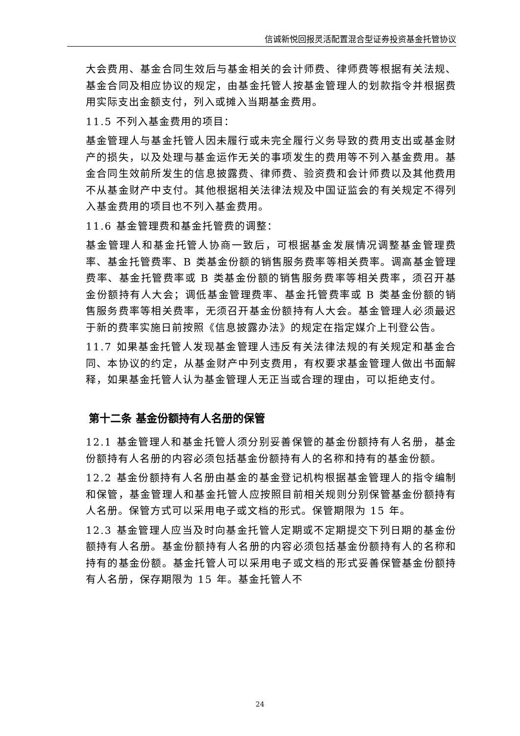信诚新悦回报灵活配置混合型证券投资基金托管协议
大会费用、基金合同生效后与基金相关的会计师费、律师费等根据有关法规、基金合同及相应协议的规定，由基金托管人按基金管理人的划款指令并根据费用实际支出金额支付，列入或摊入当期基金费用。
11.5 不列入基金费用的项目：
基金管理人与基金托管人因未履行或未完全履行义务导致的费用支出或基金财产的损失，以及处理与基金运作无关的事项发生的费用等不列入基金费用。基金合同生效前所发生的信息披露费、律师费、验资费和会计师费以及其他费用不从基金财产中支付。其他根据相关法律法规及中国证监会的有关规定不得列入基金费用的项目也不列入基金费用。
11.6 基金管理费和基金托管费的调整：
基金管理人和基金托管人协商一致后，可根据基金发展情况调整基金管理费率、基金托管费率、B 类基金份额的销售服务费率等相关费率。调高基金管理费率、基金托管费率或 B 类基金份额的销售服务费率等相关费率，须召开基金份额持有人大会；调低基金管理费率、基金托管费率或 B 类基金份额的销售服务费率等相关费率，无须召开基金份额持有人大会。基金管理人必须最迟于新的费率实施日前按照《信息披露办法》的规定在指定媒介上刊登公告。
11.7 如果基金托管人发现基金管理人违反有关法律法规的有关规定和基金合同、本协议的约定，从基金财产中列支费用，有权要求基金管理人做出书面解释，如果基金托管人认为基金管理人无正当或合理的理由，可以拒绝支付。
第十二条 基金份额持有人名册的保管
12.1 基金管理人和基金托管人须分别妥善保管的基金份额持有人名册，基金份额持有人名册的内容必须包括基金份额持有人的名称和持有的基金份额。
12.2 基金份额持有人名册由基金的基金登记机构根据基金管理人的指令编制和保管，基金管理人和基金托管人应按照目前相关规则分别保管基金份额持有人名册。保管方式可以采用电子或文档的形式。保管期限为 15 年。
12.3 基金管理人应当及时向基金托管人定期或不定期提交下列日期的基金份额持有人名册。基金份额持有人名册的内容必须包括基金份额持有人的名称和持有的基金份额。基金托管人可以采用电子或文档的形式妥善保管基金份额持有人名册，保存期限为 15 年。基金托管人不
24